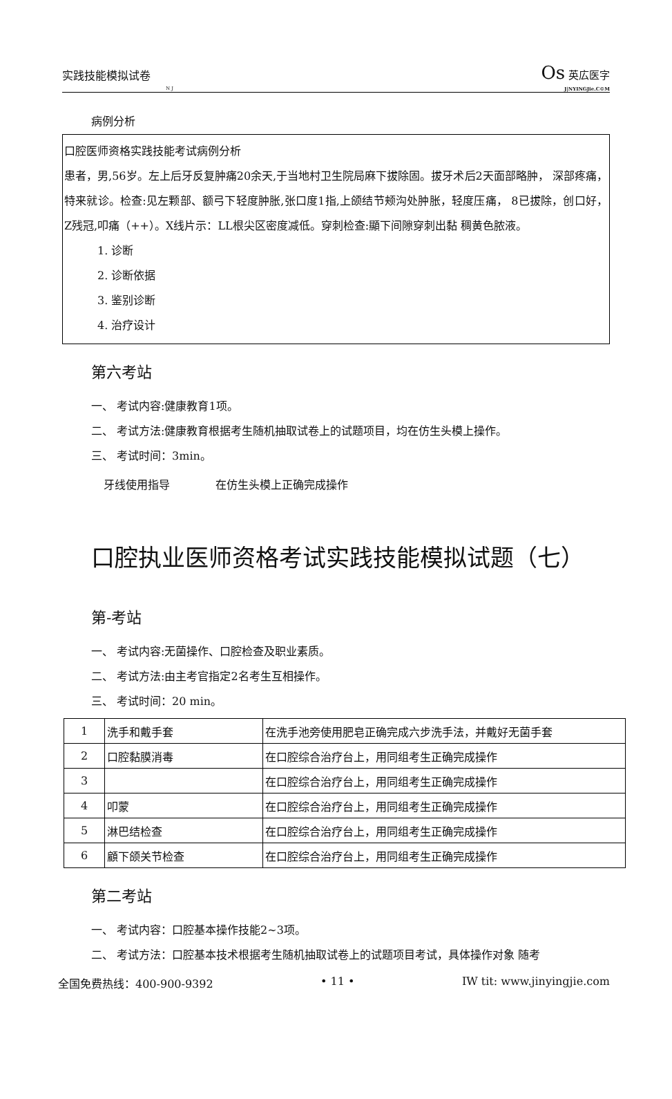实践技能模拟试卷 Os 英広医字
N J J|NYINGJie.C©M
病例分析
口腔医师资格实践技能考试病例分析
患者，男,56岁。左上后牙反复肿痛20余天,于当地村卫生院局麻下拔除固。拔牙术后2天面部略肿， 深部疼痛，特来就诊。检查:见左颗部、额弓下轻度肿胀,张口度1指,上颌结节颊沟处肿胀，轻度压痛， 8已拔除，创口好，Z残冠,叩痛（++）。X线片示：LL根尖区密度减低。穿刺检查:顯下间隙穿刺出黏 稠黄色脓液。
1. 诊断
2. 诊断依据
3. 鉴别诊断
4. 治疗设计
第六考站
一、 考试内容:健康教育1项。
二、 考试方法:健康教育根据考生随机抽取试卷上的试题项目，均在仿生头模上操作。
三、 考试时间：3min。
牙线使用指导 在仿生头模上正确完成操作
口腔执业医师资格考试实践技能模拟试题（七）
第-考站
一、 考试内容:无菌操作、口腔检查及职业素质。
二、 考试方法:由主考官指定2名考生互相操作。
三、 考试时间：20 min。
| 1 | 洗手和戴手套 | 在洗手池旁使用肥皂正确完成六步洗手法，并戴好无菌手套 |
| 2 | 口腔黏膜消毒 | 在口腔综合治疗台上，用同组考生正确完成操作 |
| 3 | | 在口腔综合治疗台上，用同组考生正确完成操作 |
| 4 | 叩蒙 | 在口腔综合治疗台上，用同组考生正确完成操作 |
| 5 | 淋巴结检查 | 在口腔综合治疗台上，用同组考生正确完成操作 |
| 6 | 顧下颌关节检查 | 在口腔综合治疗台上，用同组考生正确完成操作 |
第二考站
一、 考试内容：口腔基本操作技能2~3项。
二、 考试方法：口腔基本技术根据考生随机抽取试卷上的试题项目考试，具体操作对象 随考
全国免费热线：400-900-9392 • 11 • IW tit: www.jinyingjie.com